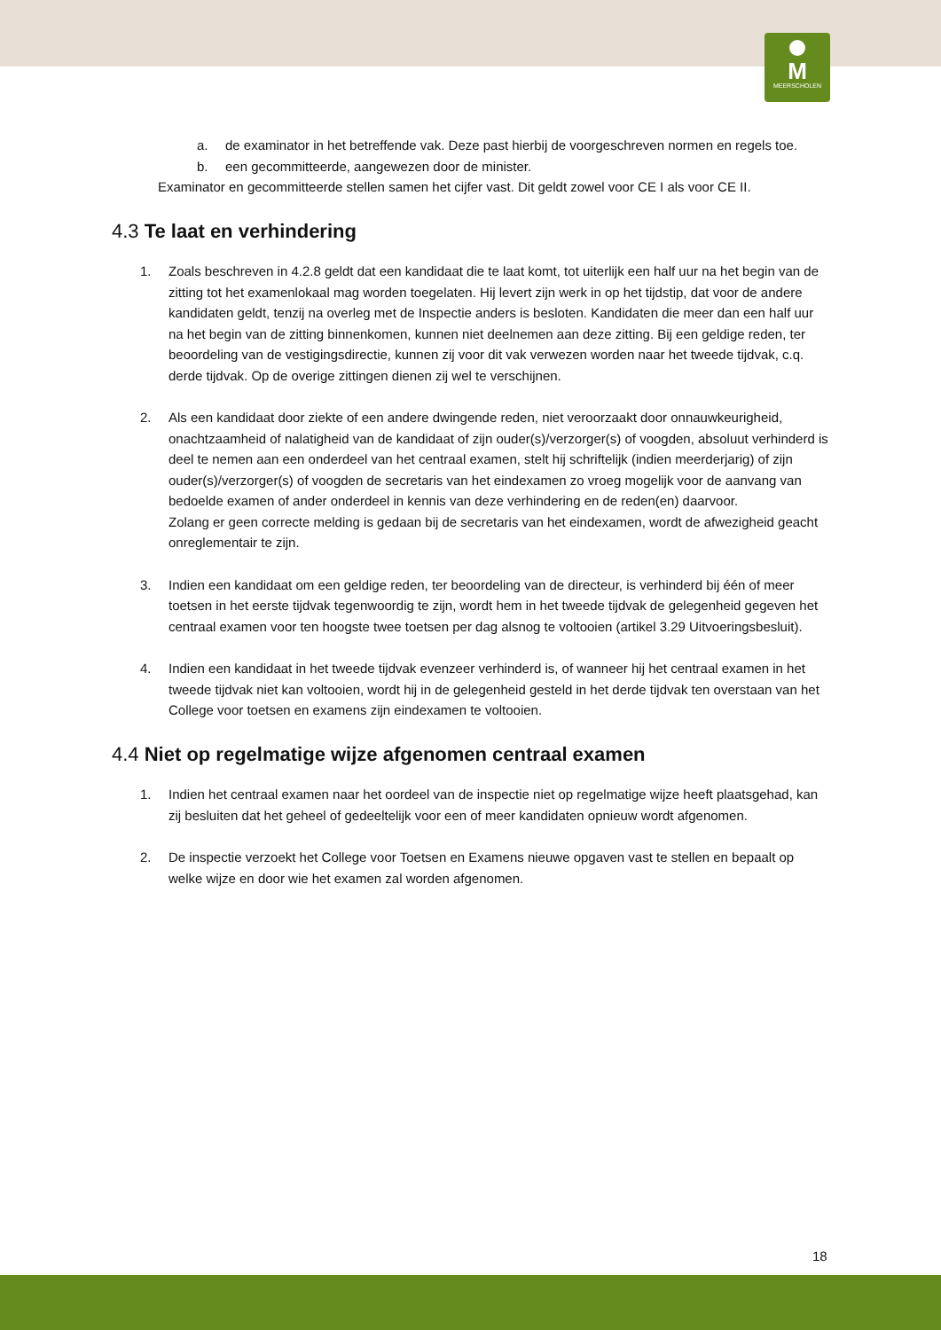M
MEERSCHOLEN
a. de examinator in het betreffende vak. Deze past hierbij de voorgeschreven normen en regels toe.
b. een gecommitteerde, aangewezen door de minister.
Examinator en gecommitteerde stellen samen het cijfer vast. Dit geldt zowel voor CE I als voor CE II.
4.3 Te laat en verhindering
1. Zoals beschreven in 4.2.8 geldt dat een kandidaat die te laat komt, tot uiterlijk een half uur na het begin van de zitting tot het examenlokaal mag worden toegelaten. Hij levert zijn werk in op het tijdstip, dat voor de andere kandidaten geldt, tenzij na overleg met de Inspectie anders is besloten. Kandidaten die meer dan een half uur na het begin van de zitting binnenkomen, kunnen niet deelnemen aan deze zitting. Bij een geldige reden, ter beoordeling van de vestigingsdirectie, kunnen zij voor dit vak verwezen worden naar het tweede tijdvak, c.q. derde tijdvak. Op de overige zittingen dienen zij wel te verschijnen.
2. Als een kandidaat door ziekte of een andere dwingende reden, niet veroorzaakt door onnauwkeurigheid, onachtzaamheid of nalatigheid van de kandidaat of zijn ouder(s)/verzorger(s) of voogden, absoluut verhinderd is deel te nemen aan een onderdeel van het centraal examen, stelt hij schriftelijk (indien meerderjarig) of zijn ouder(s)/verzorger(s) of voogden de secretaris van het eindexamen zo vroeg mogelijk voor de aanvang van bedoelde examen of ander onderdeel in kennis van deze verhindering en de reden(en) daarvoor.
Zolang er geen correcte melding is gedaan bij de secretaris van het eindexamen, wordt de afwezigheid geacht onreglementair te zijn.
3. Indien een kandidaat om een geldige reden, ter beoordeling van de directeur, is verhinderd bij één of meer toetsen in het eerste tijdvak tegenwoordig te zijn, wordt hem in het tweede tijdvak de gelegenheid gegeven het centraal examen voor ten hoogste twee toetsen per dag alsnog te voltooien (artikel 3.29 Uitvoeringsbesluit).
4. Indien een kandidaat in het tweede tijdvak evenzeer verhinderd is, of wanneer hij het centraal examen in het tweede tijdvak niet kan voltooien, wordt hij in de gelegenheid gesteld in het derde tijdvak ten overstaan van het College voor toetsen en examens zijn eindexamen te voltooien.
4.4 Niet op regelmatige wijze afgenomen centraal examen
1. Indien het centraal examen naar het oordeel van de inspectie niet op regelmatige wijze heeft plaatsgehad, kan zij besluiten dat het geheel of gedeeltelijk voor een of meer kandidaten opnieuw wordt afgenomen.
2. De inspectie verzoekt het College voor Toetsen en Examens nieuwe opgaven vast te stellen en bepaalt op welke wijze en door wie het examen zal worden afgenomen.
18